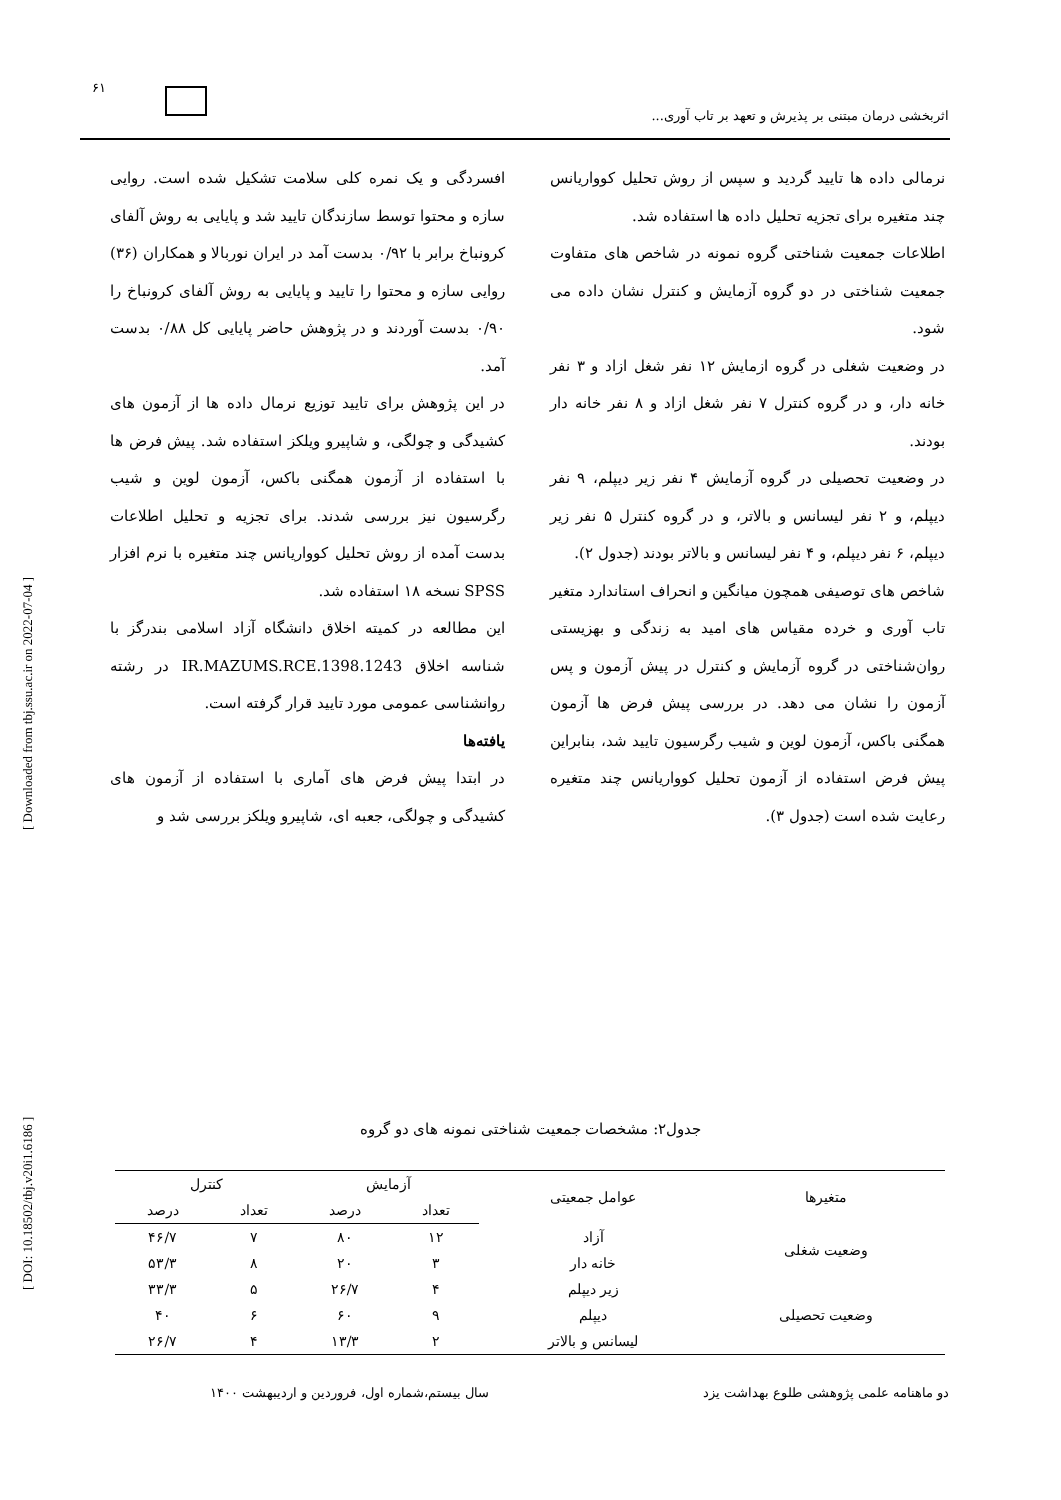۶۱
اثربخشی درمان مبتنی بر پذیرش و تعهد بر تاب آوری...
[ Downloaded from tbj.ssu.ac.ir on 2022-07-04 ]
[ DOI: 10.18502/tbj.v20i1.6186 ]
افسردگی و یک نمره کلی سلامت تشکیل شده است. روایی سازه و محتوا توسط سازندگان تایید شد و پایایی به روش آلفای کرونباخ برابر با ۰/۹۲ بدست آمد در ایران نوربالا و همکاران (۳۶) روایی سازه و محتوا را تایید و پایایی به روش آلفای کرونباخ را ۰/۹۰ بدست آوردند و در پژوهش حاضر پایایی کل ۰/۸۸ بدست آمد.
در این پژوهش برای تایید توزیع نرمال داده ها از آزمون های کشیدگی و چولگی، و شاپیرو ویلکز استفاده شد. پیش فرض ها با استفاده از آزمون همگنی باکس، آزمون لوین و شیب رگرسیون نیز بررسی شدند. برای تجزیه و تحلیل اطلاعات بدست آمده از روش تحلیل کوواریانس چند متغیره با نرم افزار SPSS نسخه ۱۸ استفاده شد.
این مطالعه در کمیته اخلاق دانشگاه آزاد اسلامی بندرگز با شناسه اخلاق IR.MAZUMS.RCE.1398.1243 در رشته روانشناسی عمومی مورد تایید قرار گرفته است.
یافته‌ها
در ابتدا پیش فرض های آماری با استفاده از آزمون های کشیدگی و چولگی، جعبه ای، شاپیرو ویلکز بررسی شد و
نرمالی داده ها تایید گردید و سپس از روش تحلیل کوواریانس چند متغیره برای تجزیه تحلیل داده ها استفاده شد.
اطلاعات جمعیت شناختی گروه نمونه در شاخص های متفاوت جمعیت شناختی در دو گروه آزمایش و کنترل نشان داده می شود.
در وضعیت شغلی در گروه ازمایش ۱۲ نفر شغل ازاد و ۳ نفر خانه دار، و در گروه کنترل ۷ نفر شغل ازاد و ۸ نفر خانه دار بودند.
در وضعیت تحصیلی در گروه آزمایش ۴ نفر زیر دیپلم، ۹ نفر دیپلم، و ۲ نفر لیسانس و بالاتر، و در گروه کنترل ۵ نفر زیر دیپلم، ۶ نفر دیپلم، و ۴ نفر لیسانس و بالاتر بودند (جدول ۲).
شاخص های توصیفی همچون میانگین و انحراف استاندارد متغیر تاب آوری و خرده مقیاس های امید به زندگی و بهزیستی روان‌شناختی در گروه آزمایش و کنترل در پیش آزمون و پس آزمون را نشان می دهد. در بررسی پیش فرض ها آزمون همگنی باکس، آزمون لوین و شیب رگرسیون تایید شد، بنابراین پیش فرض استفاده از آزمون تحلیل کوواریانس چند متغیره رعایت شده است (جدول ۳).
جدول۲: مشخصات جمعیت شناختی نمونه های دو گروه
| متغیرها | عوامل جمعیتی | آزمایش | | کنترل | |
| --- | --- | --- | --- | --- | --- |
| | | تعداد | درصد | تعداد | درصد |
| وضعیت شغلی | آزاد | ۱۲ | ۸۰ | ۷ | ۴۶/۷ |
| | خانه دار | ۳ | ۲۰ | ۸ | ۵۳/۳ |
| وضعیت تحصیلی | زیر دیپلم | ۴ | ۲۶/۷ | ۵ | ۳۳/۳ |
| | دیپلم | ۹ | ۶۰ | ۶ | ۴۰ |
| | لیسانس و بالاتر | ۲ | ۱۳/۳ | ۴ | ۲۶/۷ |
دو ماهنامه علمی پژوهشی طلوع بهداشت یزد
سال بیستم،شماره اول، فروردین و اردیبهشت ۱۴۰۰